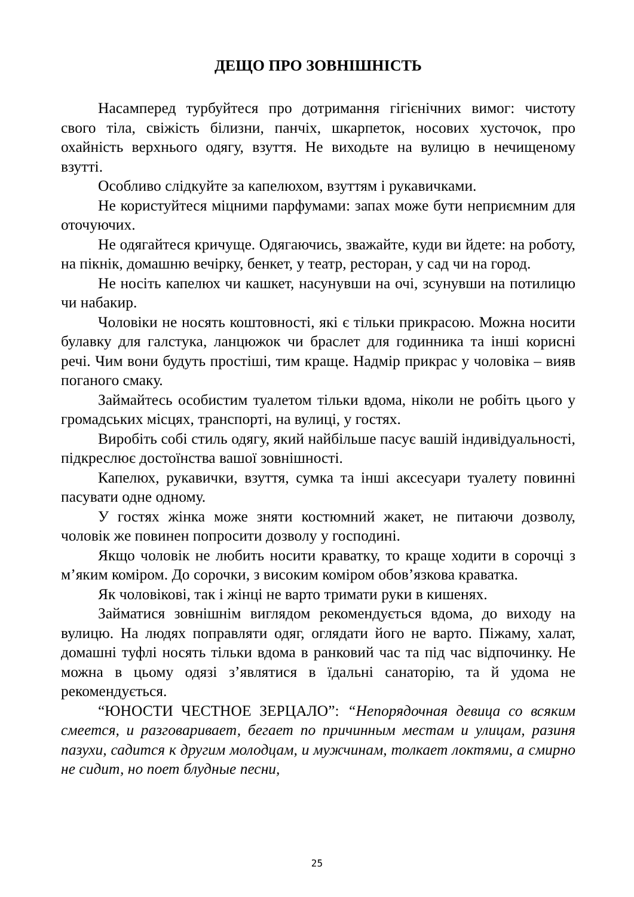ДЕЩО ПРО ЗОВНІШНІСТЬ
Насамперед турбуйтеся про дотримання гігієнічних вимог: чистоту свого тіла, свіжість білизни, панчіх, шкарпеток, носових хусточок, про охайність верхнього одягу, взуття. Не виходьте на вулицю в нечищеному взутті.
Особливо слідкуйте за капелюхом, взуттям і рукавичками.
Не користуйтеся міцними парфумами: запах може бути неприємним для оточуючих.
Не одягайтеся кричуще. Одягаючись, зважайте, куди ви йдете: на роботу, на пікнік, домашню вечірку, бенкет, у театр, ресторан, у сад чи на город.
Не носіть капелюх чи кашкет, насунувши на очі, зсунувши на потилицю чи набакир.
Чоловіки не носять коштовності, які є тільки прикрасою. Можна носити булавку для галстука, ланцюжок чи браслет для годинника та інші корисні речі. Чим вони будуть простіші, тим краще. Надмір прикрас у чоловіка – вияв поганого смаку.
Займайтесь особистим туалетом тільки вдома, ніколи не робіть цього у громадських місцях, транспорті, на вулиці, у гостях.
Виробіть собі стиль одягу, який найбільше пасує вашій індивідуальності, підкреслює достоїнства вашої зовнішності.
Капелюх, рукавички, взуття, сумка та інші аксесуари туалету повинні пасувати одне одному.
У гостях жінка може зняти костюмний жакет, не питаючи дозволу, чоловік же повинен попросити дозволу у господині.
Якщо чоловік не любить носити краватку, то краще ходити в сорочці з м’яким коміром. До сорочки, з високим коміром обов’язкова краватка.
Як чоловікові, так і жінці не варто тримати руки в кишенях.
Займатися зовнішнім виглядом рекомендується вдома, до виходу на вулицю. На людях поправляти одяг, оглядати його не варто. Піжаму, халат, домашні туфлі носять тільки вдома в ранковий час та під час відпочинку. Не можна в цьому одязі з’являтися в їдальні санаторію, та й удома не рекомендується.
“ЮНОСТИ ЧЕСТНОЕ ЗЕРЦАЛО”: “Непорядочная девица со всяким смеется, и разговаривает, бегает по причинным местам и улицам, разиня пазухи, садится к другим молодцам, и мужчинам, толкает локтями, а смирно не сидит, но поет блудные песни,
25